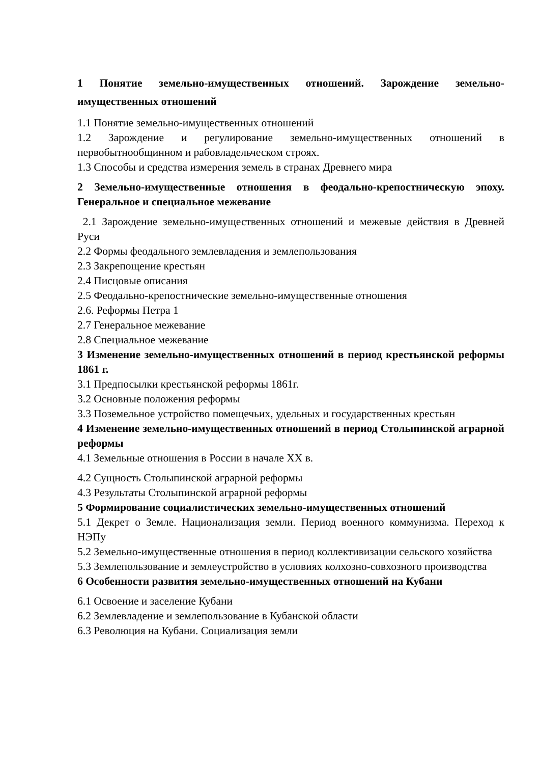1 Понятие земельно-имущественных отношений. Зарождение земельно-имущественных отношений
1.1 Понятие земельно-имущественных отношений
1.2 Зарождение и регулирование земельно-имущественных отношений в первобытнообщинном и рабовладельческом строях.
1.3 Способы и средства измерения земель в странах Древнего мира
2 Земельно-имущественные отношения в феодально-крепостническую эпоху. Генеральное и специальное межевание
2.1 Зарождение земельно-имущественных отношений и межевые действия в Древней Руси
2.2 Формы феодального землевладения и землепользования
2.3 Закрепощение крестьян
2.4 Писцовые описания
2.5 Феодально-крепостнические земельно-имущественные отношения
2.6. Реформы Петра 1
2.7 Генеральное межевание
2.8 Специальное межевание
3 Изменение земельно-имущественных отношений в период крестьянской реформы 1861 г.
3.1 Предпосылки крестьянской реформы 1861г.
3.2 Основные положения реформы
3.3 Поземельное устройство помещечьих, удельных и государственных крестьян
4 Изменение земельно-имущественных отношений в период Столыпинской аграрной реформы
4.1 Земельные отношения в России в начале XX в.
4.2 Сущность Столыпинской аграрной реформы
4.3 Результаты Столыпинской аграрной реформы
5 Формирование социалистических земельно-имущественных отношений
5.1 Декрет о Земле. Национализация земли. Период военного коммунизма. Переход к НЭПу
5.2 Земельно-имущественные отношения в период коллективизации сельского хозяйства
5.3 Землепользование и землеустройство в условиях колхозно-совхозного производства
6 Особенности развития земельно-имущественных отношений на Кубани
6.1 Освоение и заселение Кубани
6.2 Землевладение и землепользование в Кубанской области
6.3 Революция на Кубани. Социализация земли